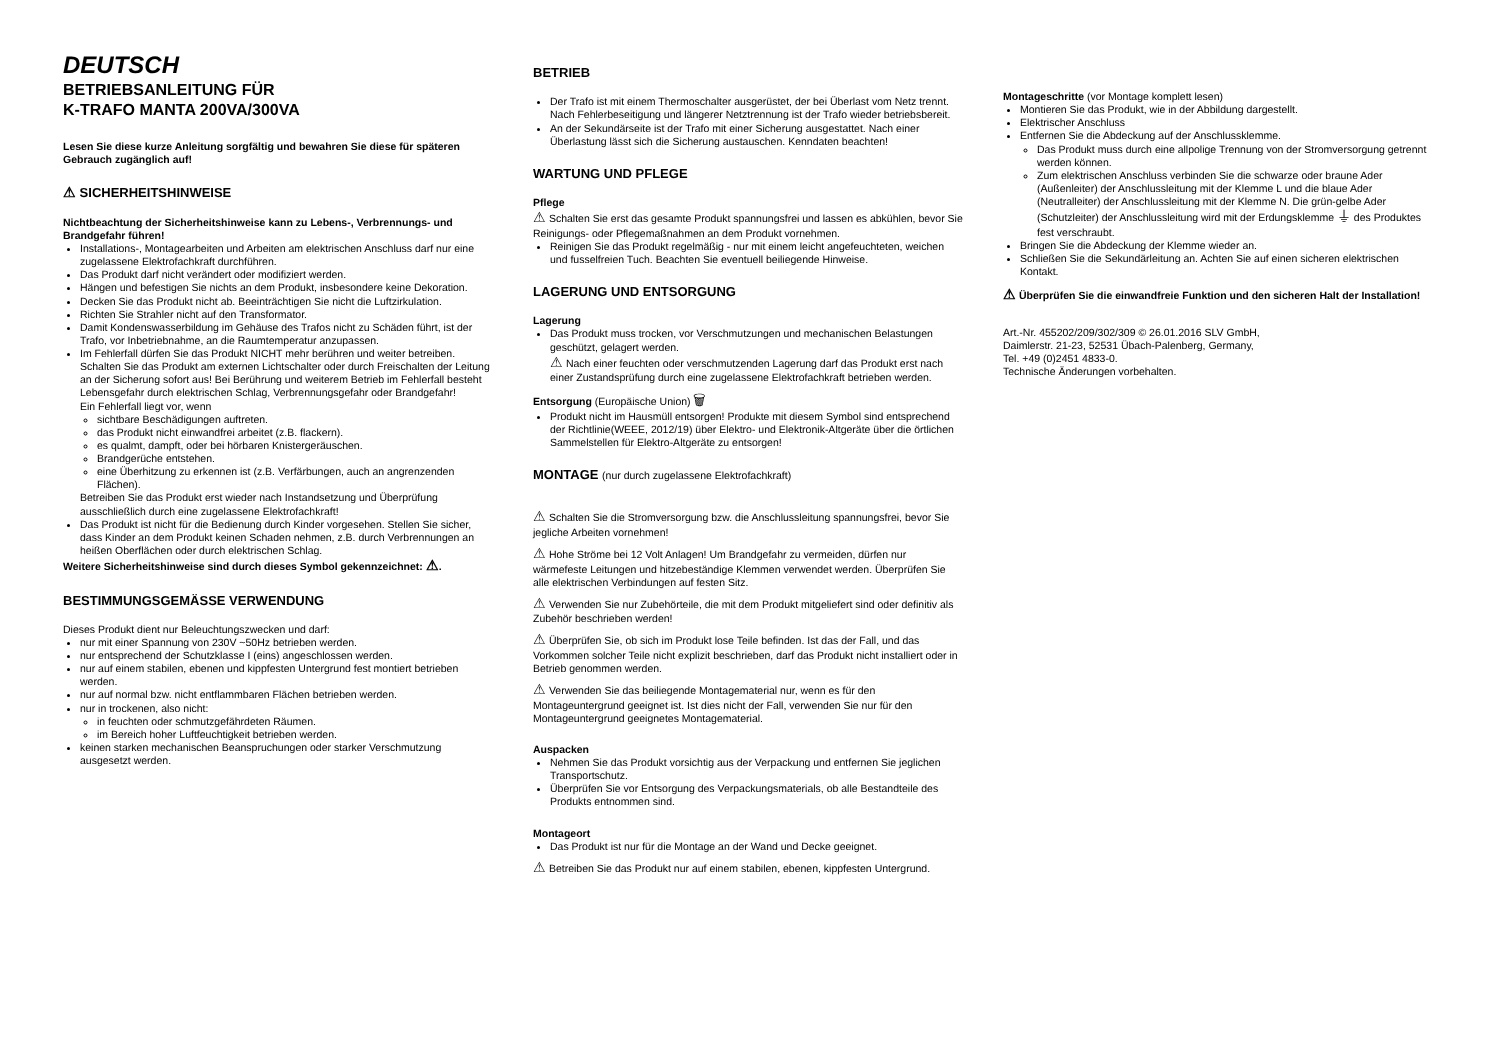DEUTSCH
BETRIEBSANLEITUNG FÜR
K-TRAFO MANTA 200VA/300VA
Lesen Sie diese kurze Anleitung sorgfältig und bewahren Sie diese für späteren Gebrauch zugänglich auf!
⚠ SICHERHEITSHINWEISE
Nichtbeachtung der Sicherheitshinweise kann zu Lebens-, Verbrennungs- und Brandgefahr führen!
Installations-, Montagearbeiten und Arbeiten am elektrischen Anschluss darf nur eine zugelassene Elektrofachkraft durchführen.
Das Produkt darf nicht verändert oder modifiziert werden.
Hängen und befestigen Sie nichts an dem Produkt, insbesondere keine Dekoration.
Decken Sie das Produkt nicht ab. Beeinträchtigen Sie nicht die Luftzirkulation.
Richten Sie Strahler nicht auf den Transformator.
Damit Kondenswasserbildung im Gehäuse des Trafos nicht zu Schäden führt, ist der Trafo, vor Inbetriebnahme, an die Raumtemperatur anzupassen.
Im Fehlerfall dürfen Sie das Produkt NICHT mehr berühren und weiter betreiben. Schalten Sie das Produkt am externen Lichtschalter oder durch Freischalten der Leitung an der Sicherung sofort aus! Bei Berührung und weiterem Betrieb im Fehlerfall besteht Lebensgefahr durch elektrischen Schlag, Verbrennungsgefahr oder Brandgefahr!
Ein Fehlerfall liegt vor, wenn
sichtbare Beschädigungen auftreten.
das Produkt nicht einwandfrei arbeitet (z.B. flackern).
es qualmt, dampft, oder bei hörbaren Knistergeräuschen.
Brandgerüche entstehen.
eine Überhitzung zu erkennen ist (z.B. Verfärbungen, auch an angrenzenden Flächen).
Betreiben Sie das Produkt erst wieder nach Instandsetzung und Überprüfung ausschließlich durch eine zugelassene Elektrofachkraft!
Das Produkt ist nicht für die Bedienung durch Kinder vorgesehen. Stellen Sie sicher, dass Kinder an dem Produkt keinen Schaden nehmen, z.B. durch Verbrennungen an heißen Oberflächen oder durch elektrischen Schlag.
Weitere Sicherheitshinweise sind durch dieses Symbol gekennzeichnet: ⚠.
BESTIMMUNGSGEMÄSSE VERWENDUNG
Dieses Produkt dient nur Beleuchtungszwecken und darf:
nur mit einer Spannung von 230V ~50Hz betrieben werden.
nur entsprechend der Schutzklasse I (eins) angeschlossen werden.
nur auf einem stabilen, ebenen und kippfesten Untergrund fest montiert betrieben werden.
nur auf normal bzw. nicht entflammbaren Flächen betrieben werden.
nur in trockenen, also nicht:
in feuchten oder schmutzgefährdeten Räumen.
im Bereich hoher Luftfeuchtigkeit betrieben werden.
keinen starken mechanischen Beanspruchungen oder starker Verschmutzung ausgesetzt werden.
BETRIEB
Der Trafo ist mit einem Thermoschalter ausgerüstet, der bei Überlast vom Netz trennt. Nach Fehlerbeseitigung und längerer Netztrennung ist der Trafo wieder betriebsbereit.
An der Sekundärseite ist der Trafo mit einer Sicherung ausgestattet. Nach einer Überlastung lässt sich die Sicherung austauschen. Kenndaten beachten!
WARTUNG UND PFLEGE
Pflege
⚠ Schalten Sie erst das gesamte Produkt spannungsfrei und lassen es abkühlen, bevor Sie Reinigungs- oder Pflegemaßnahmen an dem Produkt vornehmen.
Reinigen Sie das Produkt regelmäßig - nur mit einem leicht angefeuchteten, weichen und fusselfreien Tuch. Beachten Sie eventuell beiliegende Hinweise.
LAGERUNG UND ENTSORGUNG
Lagerung
Das Produkt muss trocken, vor Verschmutzungen und mechanischen Belastungen geschützt, gelagert werden.
⚠ Nach einer feuchten oder verschmutzenden Lagerung darf das Produkt erst nach einer Zustandsprüfung durch eine zugelassene Elektrofachkraft betrieben werden.
Entsorgung (Europäische Union) 🗑
Produkt nicht im Hausmüll entsorgen! Produkte mit diesem Symbol sind entsprechend der Richtlinie(WEEE, 2012/19) über Elektro- und Elektronik-Altgeräte über die örtlichen Sammelstellen für Elektro-Altgeräte zu entsorgen!
MONTAGE (nur durch zugelassene Elektrofachkraft)
⚠ Schalten Sie die Stromversorgung bzw. die Anschlussleitung spannungsfrei, bevor Sie jegliche Arbeiten vornehmen!
⚠ Hohe Ströme bei 12 Volt Anlagen! Um Brandgefahr zu vermeiden, dürfen nur wärmefeste Leitungen und hitzebeständige Klemmen verwendet werden. Überprüfen Sie alle elektrischen Verbindungen auf festen Sitz.
⚠ Verwenden Sie nur Zubehörteile, die mit dem Produkt mitgeliefert sind oder definitiv als Zubehör beschrieben werden!
⚠ Überprüfen Sie, ob sich im Produkt lose Teile befinden. Ist das der Fall, und das Vorkommen solcher Teile nicht explizit beschrieben, darf das Produkt nicht installiert oder in Betrieb genommen werden.
⚠ Verwenden Sie das beiliegende Montagematerial nur, wenn es für den Montageuntergrund geeignet ist. Ist dies nicht der Fall, verwenden Sie nur für den Montageuntergrund geeignetes Montagematerial.
Auspacken
Nehmen Sie das Produkt vorsichtig aus der Verpackung und entfernen Sie jeglichen Transportschutz.
Überprüfen Sie vor Entsorgung des Verpackungsmaterials, ob alle Bestandteile des Produkts entnommen sind.
Montageort
Das Produkt ist nur für die Montage an der Wand und Decke geeignet.
⚠ Betreiben Sie das Produkt nur auf einem stabilen, ebenen, kippfesten Untergrund.
Montageschritte (vor Montage komplett lesen)
Montieren Sie das Produkt, wie in der Abbildung dargestellt.
Elektrischer Anschluss
Entfernen Sie die Abdeckung auf der Anschlussklemme.
Das Produkt muss durch eine allpolige Trennung von der Stromversorgung getrennt werden können.
Zum elektrischen Anschluss verbinden Sie die schwarze oder braune Ader (Außenleiter) der Anschlussleitung mit der Klemme L und die blaue Ader (Neutralleiter) der Anschlussleitung mit der Klemme N. Die grün-gelbe Ader (Schutzleiter) der Anschlussleitung wird mit der Erdungsklemme ⏚ des Produktes fest verschraubt.
Bringen Sie die Abdeckung der Klemme wieder an.
Schließen Sie die Sekundärleitung an. Achten Sie auf einen sicheren elektrischen Kontakt.
⚠ Überprüfen Sie die einwandfreie Funktion und den sicheren Halt der Installation!
Art.-Nr. 455202/209/302/309 © 26.01.2016 SLV GmbH,
Daimlerstr. 21-23, 52531 Übach-Palenberg, Germany,
Tel. +49 (0)2451 4833-0.
Technische Änderungen vorbehalten.